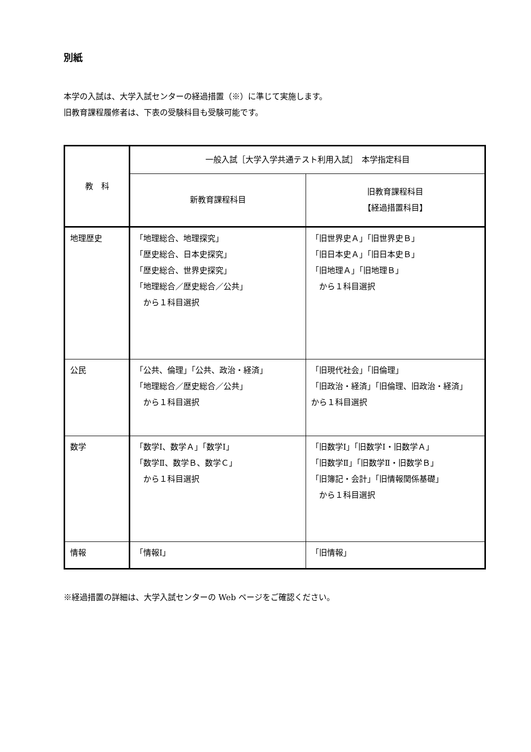別紙
本学の入試は、大学入試センターの経過措置（※）に準じて実施します。
旧教育課程履修者は、下表の受験科目も受験可能です。
| 教 科 | 一般入試［大学入学共通テスト利用入試］ 本学指定科目 | |
| --- | --- | --- |
| | 新教育課程科目 | 旧教育課程科目 【経過措置科目】 |
| 地理歴史 | 「地理総合、地理探究」 「歴史総合、日本史探究」 「歴史総合、世界史探究」 「地理総合／歴史総合／公共」 から１科目選択 | 「旧世界史Ａ」「旧世界史Ｂ」 「旧日本史Ａ」「旧日本史Ｂ」 「旧地理Ａ」「旧地理Ｂ」 から１科目選択 |
| 公民 | 「公共、倫理」「公共、政治・経済」 「地理総合／歴史総合／公共」 から１科目選択 | 「旧現代社会」「旧倫理」 「旧政治・経済」「旧倫理、旧政治・経済」 から１科目選択 |
| 数学 | 「数学Ⅰ、数学Ａ」「数学Ⅰ」 「数学Ⅱ、数学Ｂ、数学Ｃ」 から１科目選択 | 「旧数学Ⅰ」「旧数学Ⅰ・旧数学Ａ」 「旧数学Ⅱ」「旧数学Ⅱ・旧数学Ｂ」 「旧簿記・会計」「旧情報関係基礎」 から１科目選択 |
| 情報 | 「情報Ⅰ」 | 「旧情報」 |
※経過措置の詳細は、大学入試センターの Web ページをご確認ください。